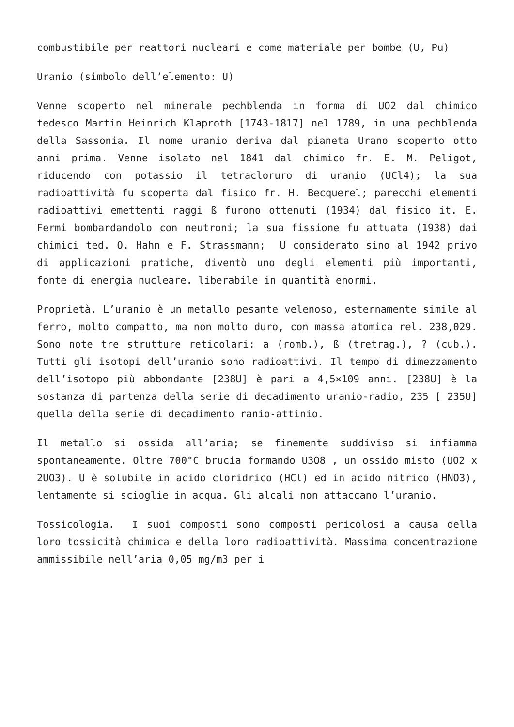combustibile per reattori nucleari e come materiale per bombe (U, Pu)
Uranio (simbolo dell’elemento: U)
Venne scoperto nel minerale pechblenda in forma di UO2 dal chimico tedesco Martin Heinrich Klaproth [1743-1817] nel 1789, in una pechblenda della Sassonia. Il nome uranio deriva dal pianeta Urano scoperto otto anni prima. Venne isolato nel 1841 dal chimico fr. E. M. Peligot, riducendo con potassio il tetracloruro di uranio (UCl4); la sua radioattività fu scoperta dal fisico fr. H. Becquerel; parecchi elementi radioattivi emettenti raggi ß furono ottenuti (1934) dal fisico it. E. Fermi bombardandolo con neutroni; la sua fissione fu attuata (1938) dai chimici ted. O. Hahn e F. Strassmann; U considerato sino al 1942 privo di applicazioni pratiche, diventò uno degli elementi più importanti, fonte di energia nucleare. liberabile in quantità enormi.
Proprietà. L’uranio è un metallo pesante velenoso, esternamente simile al ferro, molto compatto, ma non molto duro, con massa atomica rel. 238,029. Sono note tre strutture reticolari: a (romb.), ß (tretrag.), ? (cub.). Tutti gli isotopi dell’uranio sono radioattivi. Il tempo di dimezzamento dell’isotopo più abbondante [238U] è pari a 4,5×109 anni. [238U] è la sostanza di partenza della serie di decadimento uranio-radio, 235 [ 235U] quella della serie di decadimento ranio-attinio.
Il metallo si ossida all’aria; se finemente suddiviso si infiamma spontaneamente. Oltre 700°C brucia formando U3O8 , un ossido misto (UO2 x 2UO3). U è solubile in acido cloridrico (HCl) ed in acido nitrico (HNO3), lentamente si scioglie in acqua. Gli alcali non attaccano l’uranio.
Tossicologia. I suoi composti sono composti pericolosi a causa della loro tossicità chimica e della loro radioattività. Massima concentrazione ammissibile nell’aria 0,05 mg/m3 per i